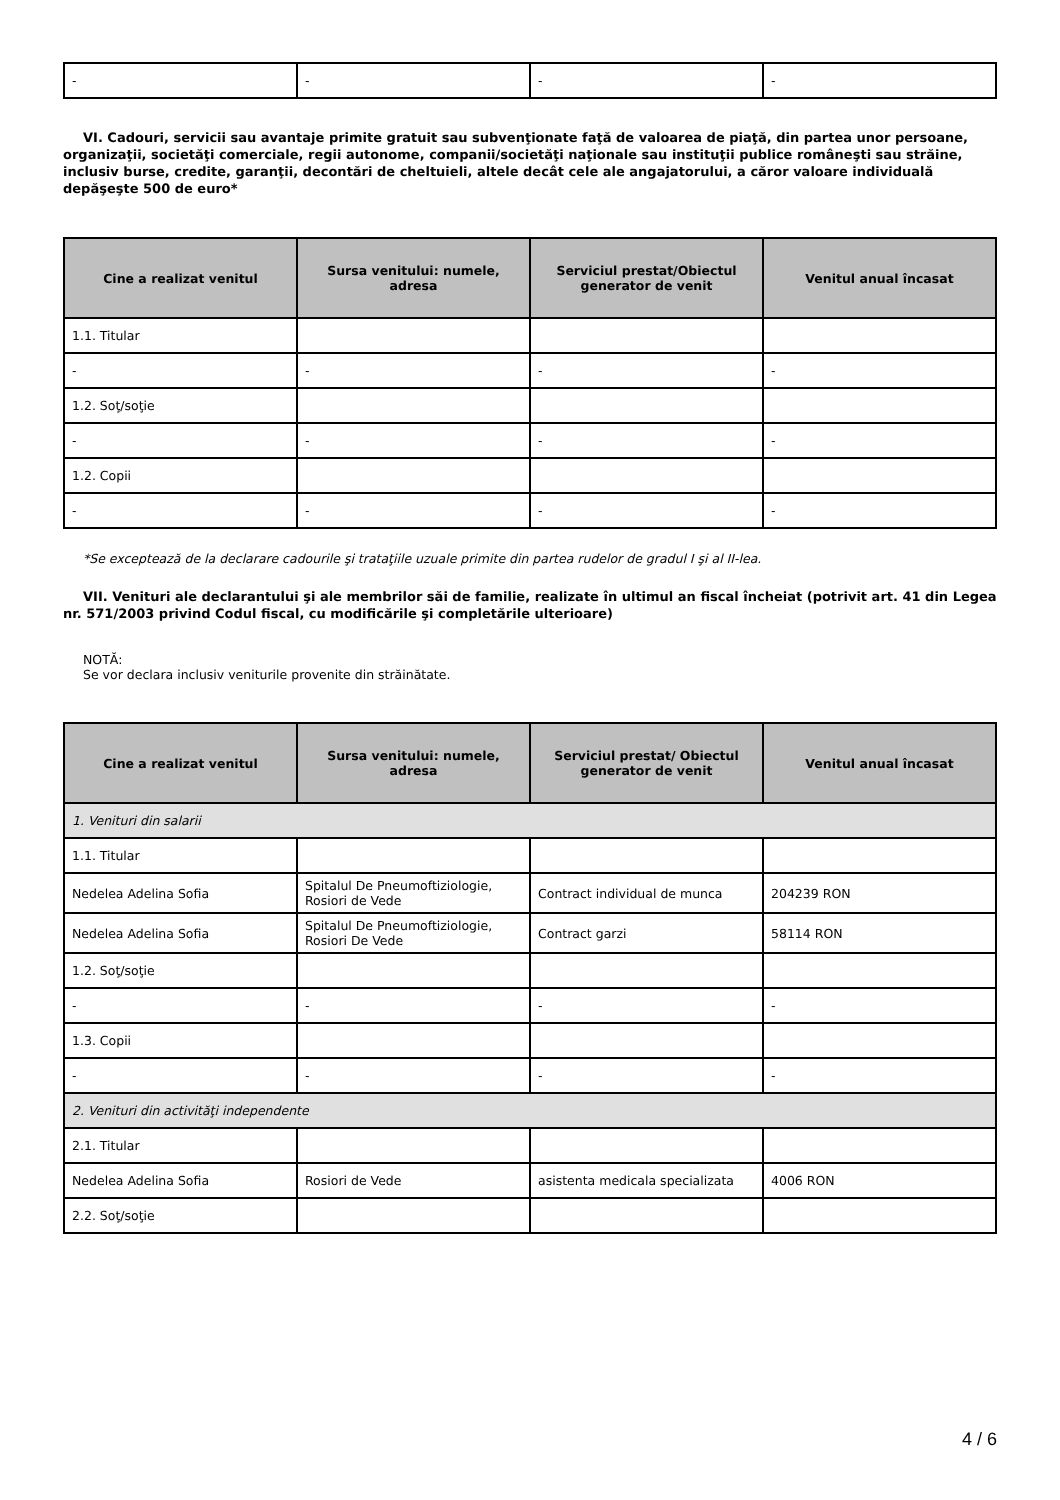| - | - | - | - |
VI. Cadouri, servicii sau avantaje primite gratuit sau subvenţionate faţă de valoarea de piaţă, din partea unor persoane, organizaţii, societăţi comerciale, regii autonome, companii/societăţi naţionale sau instituţii publice româneşti sau străine, inclusiv burse, credite, garanţii, decontări de cheltuieli, altele decât cele ale angajatorului, a căror valoare individuală depăşeşte 500 de euro*
| Cine a realizat venitul | Sursa venitului: numele, adresa | Serviciul prestat/Obiectul generator de venit | Venitul anual încasat |
| --- | --- | --- | --- |
| 1.1. Titular | | | |
| - | - | - | - |
| 1.2. Soţ/soţie | | | |
| - | - | - | - |
| 1.2. Copii | | | |
| - | - | - | - |
*Se exceptează de la declarare cadourile şi trataţiile uzuale primite din partea rudelor de gradul I şi al II-lea.
VII. Venituri ale declarantului şi ale membrilor săi de familie, realizate în ultimul an fiscal încheiat (potrivit art. 41 din Legea nr. 571/2003 privind Codul fiscal, cu modificările şi completările ulterioare)
NOTĂ:
Se vor declara inclusiv veniturile provenite din străinătate.
| Cine a realizat venitul | Sursa venitului: numele, adresa | Serviciul prestat/ Obiectul generator de venit | Venitul anual încasat |
| --- | --- | --- | --- |
| 1. Venituri din salarii | | | |
| 1.1. Titular | | | |
| Nedelea Adelina Sofia | Spitalul De Pneumoftiziologie, Rosiori de Vede | Contract individual de munca | 204239 RON |
| Nedelea Adelina Sofia | Spitalul De Pneumoftiziologie, Rosiori De Vede | Contract garzi | 58114 RON |
| 1.2. Soţ/soţie | | | |
| - | - | - | - |
| 1.3. Copii | | | |
| - | - | - | - |
| 2. Venituri din activităţi independente | | | |
| 2.1. Titular | | | |
| Nedelea Adelina Sofia | Rosiori de Vede | asistenta medicala specializata | 4006 RON |
| 2.2. Soţ/soţie | | | |
4 / 6